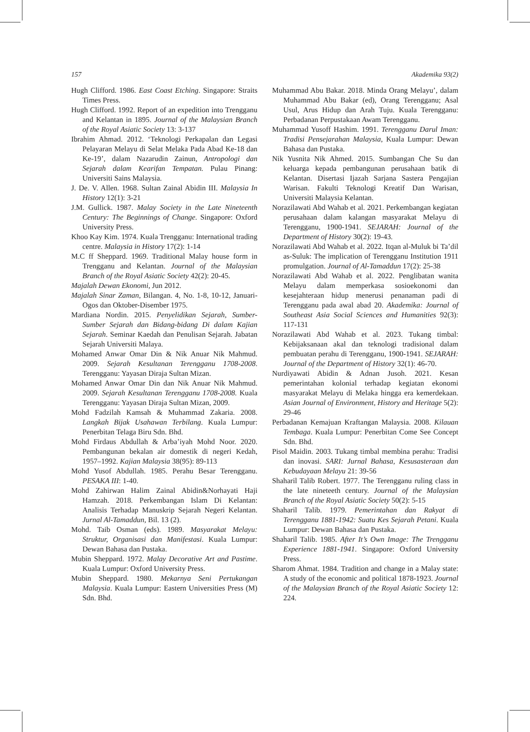157 Akademika 93(2)
Hugh Clifford. 1986. East Coast Etching. Singapore: Straits Times Press.
Hugh Clifford. 1992. Report of an expedition into Trengganu and Kelantan in 1895. Journal of the Malaysian Branch of the Royal Asiatic Society 13: 3-137
Ibrahim Ahmad. 2012. ‘Teknologi Perkapalan dan Legasi Pelayaran Melayu di Selat Melaka Pada Abad Ke-18 dan Ke-19’, dalam Nazarudin Zainun, Antropologi dan Sejarah dalam Kearifan Tempatan. Pulau Pinang: Universiti Sains Malaysia.
J. De. V. Allen. 1968. Sultan Zainal Abidin III. Malaysia In History 12(1): 3-21
J.M. Gullick. 1987. Malay Society in the Late Nineteenth Century: The Beginnings of Change. Singapore: Oxford University Press.
Khoo Kay Kim. 1974. Kuala Trengganu: International trading centre. Malaysia in History 17(2): 1-14
M.C ff Sheppard. 1969. Traditional Malay house form in Trengganu and Kelantan. Journal of the Malaysian Branch of the Royal Asiatic Society 42(2): 20-45.
Majalah Dewan Ekonomi, Jun 2012.
Majalah Sinar Zaman, Bilangan. 4, No. 1-8, 10-12, Januari-Ogos dan Oktober-Disember 1975.
Mardiana Nordin. 2015. Penyelidikan Sejarah, Sumber-Sumber Sejarah dan Bidang-bidang Di dalam Kajian Sejarah. Seminar Kaedah dan Penulisan Sejarah. Jabatan Sejarah Universiti Malaya.
Mohamed Anwar Omar Din & Nik Anuar Nik Mahmud. 2009. Sejarah Kesultanan Terengganu 1708-2008. Terengganu: Yayasan Diraja Sultan Mizan.
Mohamed Anwar Omar Din dan Nik Anuar Nik Mahmud. 2009. Sejarah Kesultanan Terengganu 1708-2008. Kuala Terengganu: Yayasan Diraja Sultan Mizan, 2009.
Mohd Fadzilah Kamsah & Muhammad Zakaria. 2008. Langkah Bijak Usahawan Terbilang. Kuala Lumpur: Penerbitan Telaga Biru Sdn. Bhd.
Mohd Firdaus Abdullah & Arba’iyah Mohd Noor. 2020. Pembangunan bekalan air domestik di negeri Kedah, 1957–1992. Kajian Malaysia 38(95): 89-113
Mohd Yusof Abdullah. 1985. Perahu Besar Terengganu. PESAKA III: 1-40.
Mohd Zahirwan Halim Zainal Abidin&Norhayati Haji Hamzah. 2018. Perkembangan Islam Di Kelantan: Analisis Terhadap Manuskrip Sejarah Negeri Kelantan. Jurnal Al-Tamaddun, Bil. 13 (2).
Mohd. Taib Osman (eds). 1989. Masyarakat Melayu: Struktur, Organisasi dan Manifestasi. Kuala Lumpur: Dewan Bahasa dan Pustaka.
Mubin Sheppard. 1972. Malay Decorative Art and Pastime. Kuala Lumpur: Oxford University Press.
Mubin Sheppard. 1980. Mekarnya Seni Pertukangan Malaysia. Kuala Lumpur: Eastern Universities Press (M) Sdn. Bhd.
Muhammad Abu Bakar. 2018. Minda Orang Melayu’, dalam Muhammad Abu Bakar (ed), Orang Terengganu; Asal Usul, Arus Hidup dan Arah Tuju. Kuala Terengganu: Perbadanan Perpustakaan Awam Terengganu.
Muhammad Yusoff Hashim. 1991. Terengganu Darul Iman: Tradisi Pensejarahan Malaysia, Kuala Lumpur: Dewan Bahasa dan Pustaka.
Nik Yusnita Nik Ahmed. 2015. Sumbangan Che Su dan keluarga kepada pembangunan perusahaan batik di Kelantan. Disertasi Ijazah Sarjana Sastera Pengajian Warisan. Fakulti Teknologi Kreatif Dan Warisan, Universiti Malaysia Kelantan.
Norazilawati Abd Wahab et al. 2021. Perkembangan kegiatan perusahaan dalam kalangan masyarakat Melayu di Terengganu, 1900-1941. SEJARAH: Journal of the Department of History 30(2): 19-43.
Norazilawati Abd Wahab et al. 2022. Itqan al-Muluk bi Ta’dil as-Suluk: The implication of Terengganu Institution 1911 promulgation. Journal of Al-Tamaddun 17(2): 25-38
Norazilawati Abd Wahab et al. 2022. Penglibatan wanita Melayu dalam memperkasa sosioekonomi dan kesejahteraan hidup menerusi penanaman padi di Terengganu pada awal abad 20. Akademika: Journal of Southeast Asia Social Sciences and Humanities 92(3): 117-131
Norazilawati Abd Wahab et al. 2023. Tukang timbal: Kebijaksanaan akal dan teknologi tradisional dalam pembuatan perahu di Terengganu, 1900-1941. SEJARAH: Journal of the Department of History 32(1): 46-70.
Nurdiyawati Abidin & Adnan Jusoh. 2021. Kesan pemerintahan kolonial terhadap kegiatan ekonomi masyarakat Melayu di Melaka hingga era kemerdekaan. Asian Journal of Environment, History and Heritage 5(2): 29-46
Perbadanan Kemajuan Kraftangan Malaysia. 2008. Kilauan Tembaga. Kuala Lumpur: Penerbitan Come See Concept Sdn. Bhd.
Pisol Maidin. 2003. Tukang timbal membina perahu: Tradisi dan inovasi. SARI: Jurnal Bahasa, Kesusasteraan dan Kebudayaan Melayu 21: 39-56
Shaharil Talib Robert. 1977. The Terengganu ruling class in the late nineteeth century. Journal of the Malaysian Branch of the Royal Asiatic Society 50(2): 5-15
Shaharil Talib. 1979. Pemerintahan dan Rakyat di Terengganu 1881-1942: Suatu Kes Sejarah Petani. Kuala Lumpur: Dewan Bahasa dan Pustaka.
Shaharil Talib. 1985. After It’s Own Image: The Trengganu Experience 1881-1941. Singapore: Oxford University Press.
Sharom Ahmat. 1984. Tradition and change in a Malay state: A study of the economic and political 1878-1923. Journal of the Malaysian Branch of the Royal Asiatic Society 12: 224.